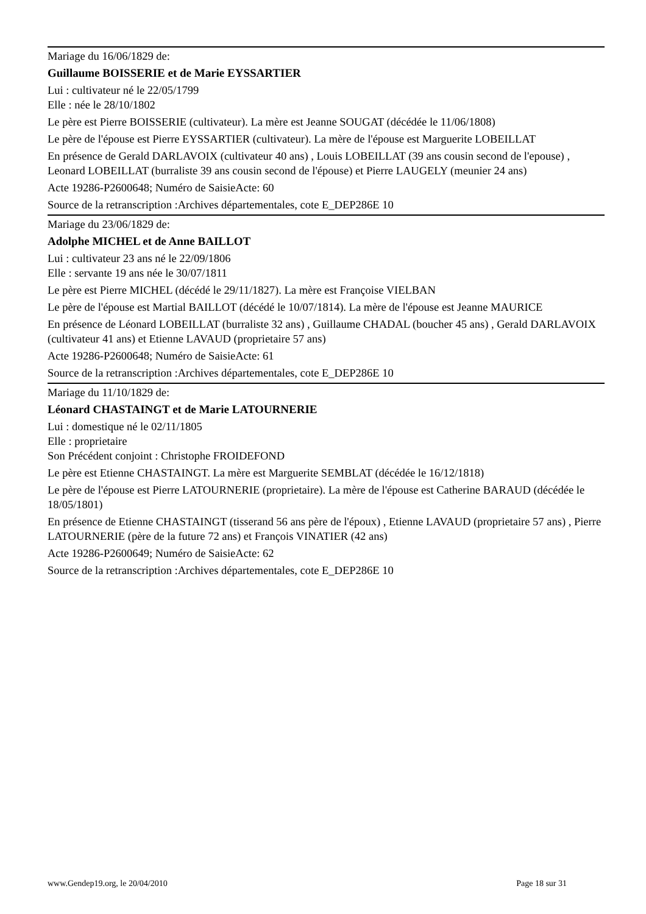Mariage du 16/06/1829 de:
Guillaume BOISSERIE et de Marie EYSSARTIER
Lui : cultivateur né le 22/05/1799
Elle : née le 28/10/1802
Le père est Pierre BOISSERIE (cultivateur). La mère est Jeanne SOUGAT (décédée le 11/06/1808)
Le père de l'épouse est Pierre EYSSARTIER (cultivateur). La mère de l'épouse est Marguerite LOBEILLAT
En présence de Gerald DARLAVOIX (cultivateur 40 ans) , Louis LOBEILLAT (39 ans cousin second de l'epouse) , Leonard LOBEILLAT (burraliste 39 ans cousin second de l'épouse) et Pierre LAUGELY (meunier 24 ans)
Acte 19286-P2600648; Numéro de SaisieActe: 60
Source de la retranscription :Archives départementales, cote E_DEP286E 10
Mariage du 23/06/1829 de:
Adolphe MICHEL et de Anne BAILLOT
Lui : cultivateur 23 ans né le 22/09/1806
Elle : servante 19 ans née le 30/07/1811
Le père est Pierre MICHEL (décédé le 29/11/1827). La mère est Françoise VIELBAN
Le père de l'épouse est Martial BAILLOT (décédé le 10/07/1814). La mère de l'épouse est Jeanne MAURICE
En présence de Léonard LOBEILLAT (burraliste 32 ans) , Guillaume CHADAL (boucher 45 ans) , Gerald DARLAVOIX (cultivateur 41 ans) et Etienne LAVAUD (proprietaire 57 ans)
Acte 19286-P2600648; Numéro de SaisieActe: 61
Source de la retranscription :Archives départementales, cote E_DEP286E 10
Mariage du 11/10/1829 de:
Léonard CHASTAINGT et de Marie LATOURNERIE
Lui : domestique né le 02/11/1805
Elle : proprietaire
Son Précédent conjoint : Christophe FROIDEFOND
Le père est Etienne CHASTAINGT. La mère est Marguerite SEMBLAT (décédée le 16/12/1818)
Le père de l'épouse est Pierre LATOURNERIE (proprietaire). La mère de l'épouse est Catherine BARAUD (décédée le 18/05/1801)
En présence de Etienne CHASTAINGT (tisserand 56 ans père de l'époux) , Etienne LAVAUD (proprietaire 57 ans) , Pierre LATOURNERIE (père de la future 72 ans) et François VINATIER (42 ans)
Acte 19286-P2600649; Numéro de SaisieActe: 62
Source de la retranscription :Archives départementales, cote E_DEP286E 10
www.Gendep19.org, le 20/04/2010 Page 18 sur 31